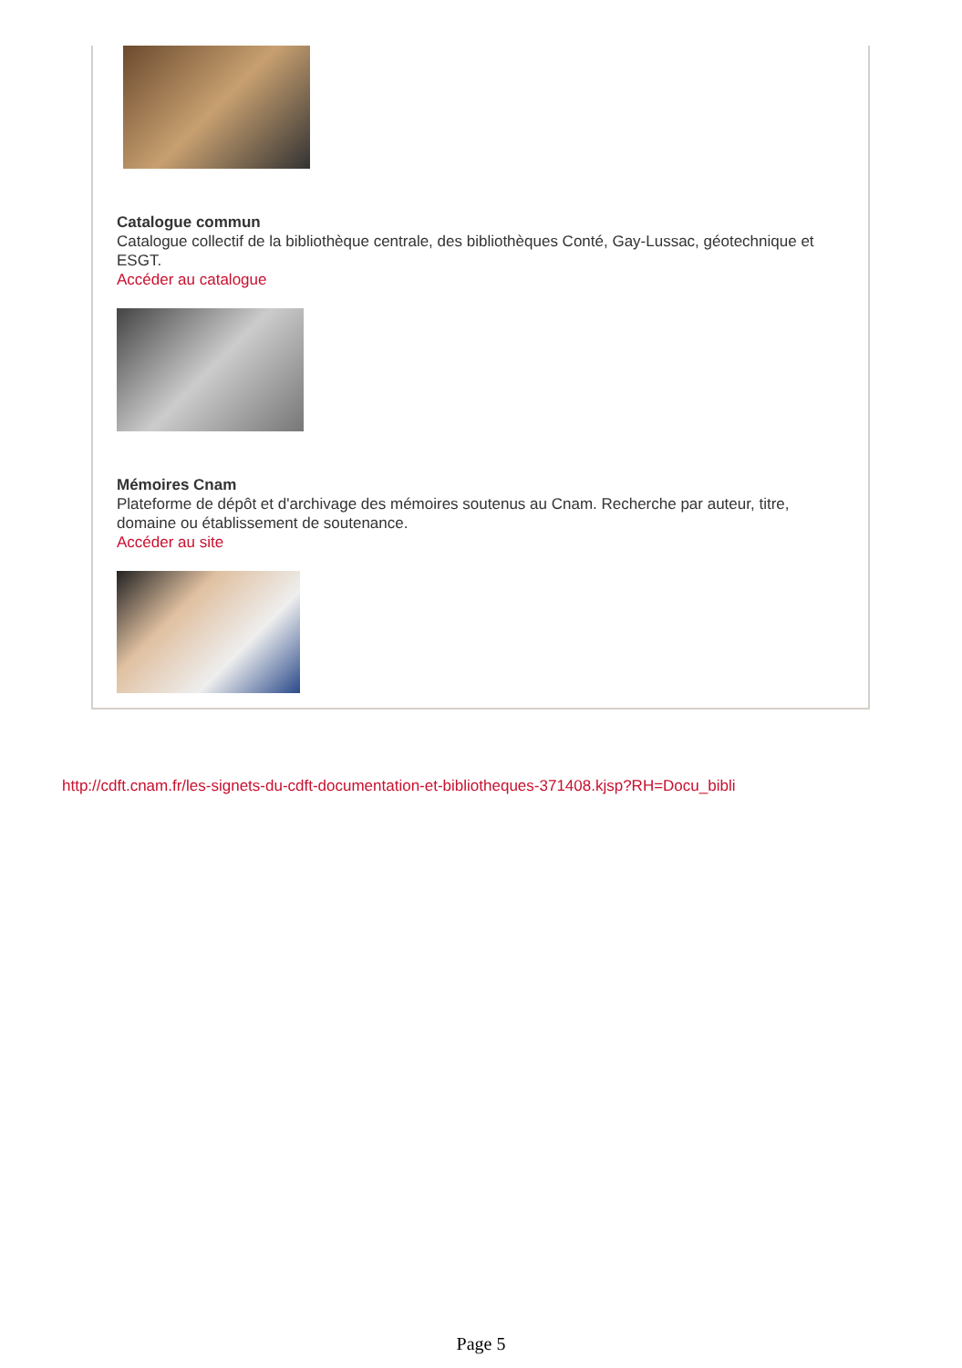Catalogue commun
Catalogue collectif de la bibliothèque centrale, des bibliothèques Conté, Gay-Lussac, géotechnique et ESGT.
Accéder au catalogue
Mémoires Cnam
Plateforme de dépôt et d'archivage des mémoires soutenus au Cnam. Recherche par auteur, titre, domaine ou établissement de soutenance.
Accéder au site
http://cdft.cnam.fr/les-signets-du-cdft-documentation-et-bibliotheques-371408.kjsp?RH=Docu_bibli
Page 5